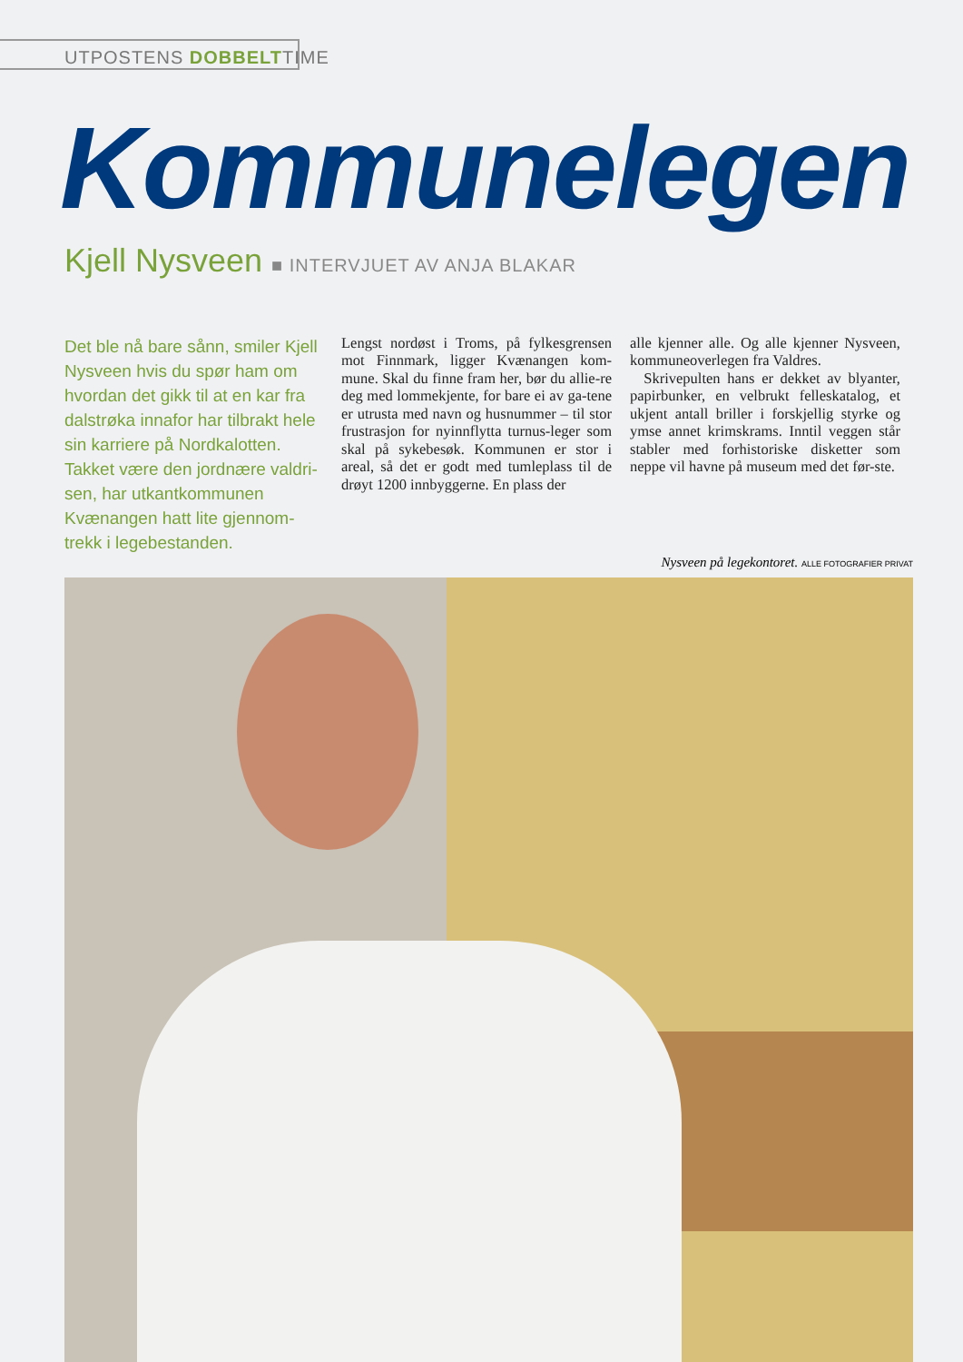UTPOSTENS DOBBELTTIME
Kommunelegen
Kjell Nysveen ■ INTERVJUET AV ANJA BLAKAR
Det ble nå bare sånn, smiler Kjell Nysveen hvis du spør ham om hvordan det gikk til at en kar fra dalstrøka innafor har tilbrakt hele sin karriere på Nordkalotten. Takket være den jordnære valdri-sen, har utkantkommunen Kvænangen hatt lite gjennom-trekk i legebestanden.
Lengst nordøst i Troms, på fylkesgrensen mot Finnmark, ligger Kvænangen kom-mune. Skal du finne fram her, bør du allie-re deg med lommekjente, for bare ei av ga-tene er utrusta med navn og husnummer – til stor frustrasjon for nyinnflytta turnus-leger som skal på sykebesøk. Kommunen er stor i areal, så det er godt med tumleplass til de drøyt 1200 innbyggerne. En plass der
alle kjenner alle. Og alle kjenner Nysveen, kommuneoverlegen fra Valdres.
Skrivepulten hans er dekket av blyanter, papirbunker, en velbrukt felleskatalog, et ukjent antall briller i forskjellig styrke og ymse annet krimskrams. Inntil veggen står stabler med forhistoriske disketter som neppe vil havne på museum med det før-ste.
Nysveen på legekontoret. ALLE FOTOGRAFIER PRIVAT